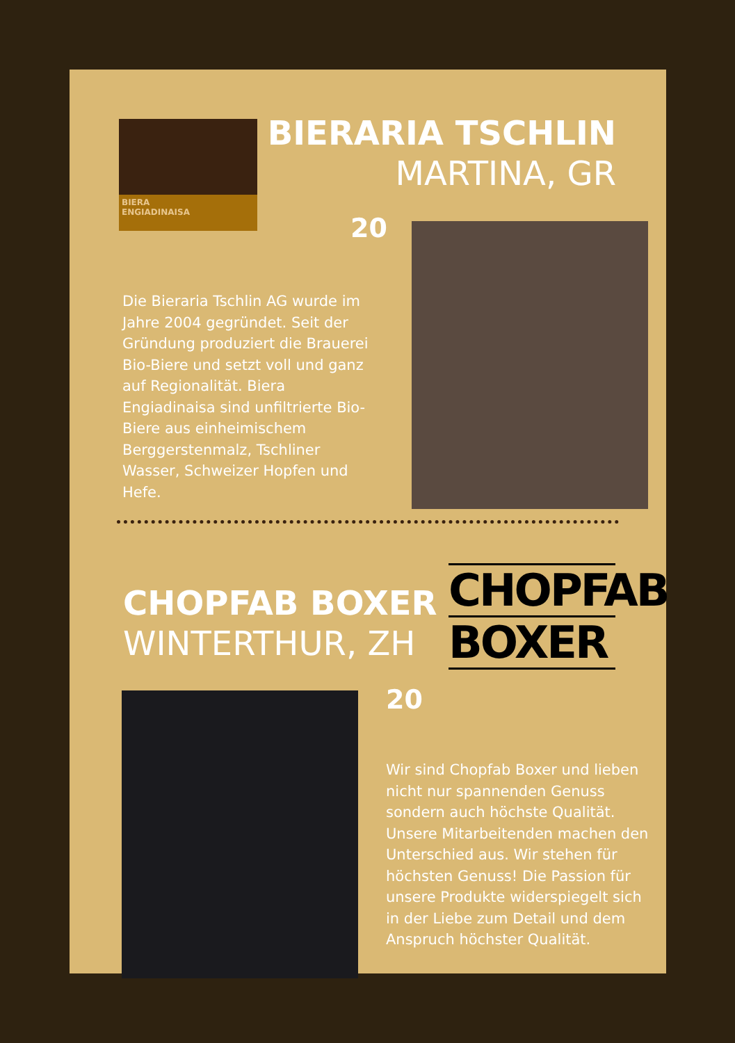BIERA
ENGIADINAISA
BIERARIA TSCHLIN
MARTINA, GR
20
Die Bieraria Tschlin AG wurde im Jahre 2004 gegründet. Seit der Gründung produziert die Brauerei Bio-Biere und setzt voll und ganz auf Regio­nalität. Biera Engiadinaisa sind unfiltrierte Bio-Biere aus ein­heimischem Berggerstenmalz, Tschliner Wasser, Schweizer Hopfen und Hefe.
CHOPFAB BOXER
WINTERTHUR, ZH
CHOPFAB
BOXER
20
Wir sind Chopfab Boxer und lieben nicht nur spannenden Genuss sondern auch höchste Qualität. Unsere Mitarbeiten­den machen den Unterschied aus. Wir stehen für höchsten Genuss! Die Passion für unsere Produkte widerspiegelt sich in der Liebe zum Detail und dem Anspruch höchster Qualität.